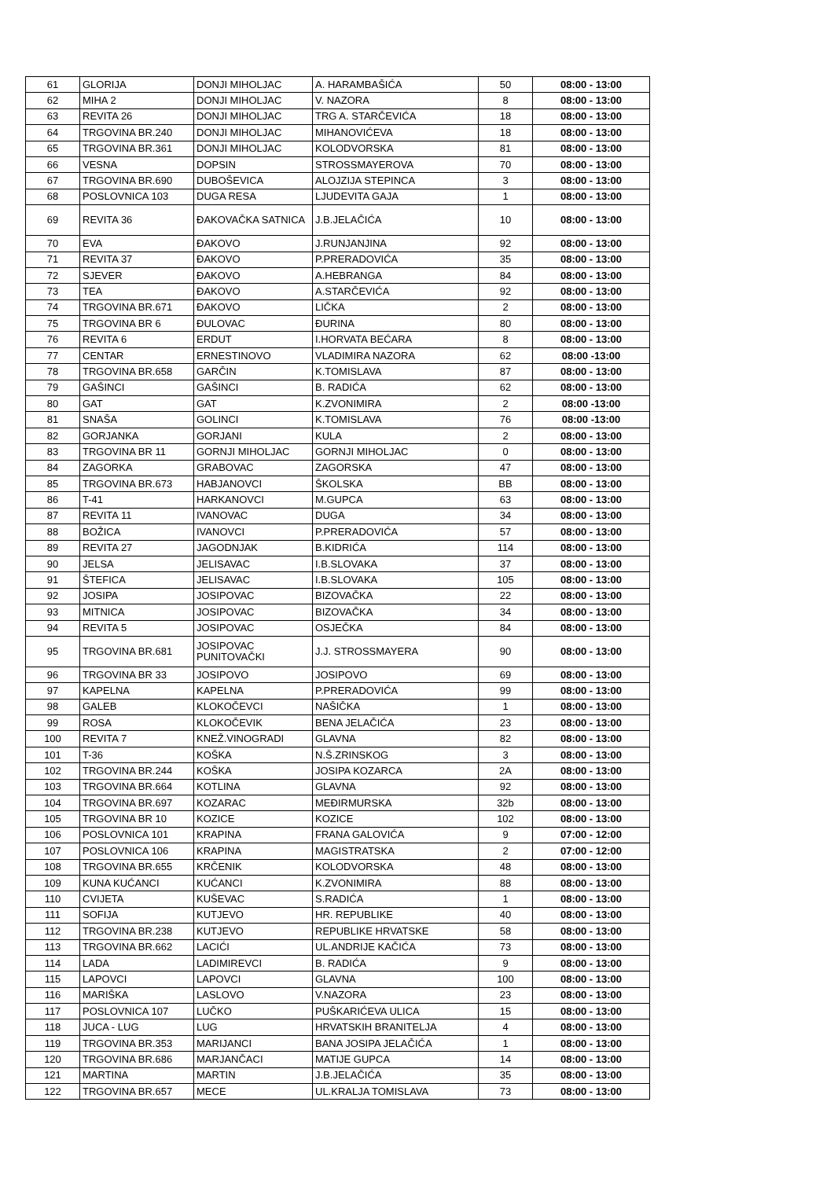| 61 | GLORIJA | DONJI MIHOLJAC | A. HARAMBAŠIĆA | 50 | 08:00 - 13:00 |
| 62 | MIHA 2 | DONJI MIHOLJAC | V. NAZORA | 8 | 08:00 - 13:00 |
| 63 | REVITA 26 | DONJI MIHOLJAC | TRG A. STARČEVIĆA | 18 | 08:00 - 13:00 |
| 64 | TRGOVINA BR.240 | DONJI MIHOLJAC | MIHANOVIĆEVA | 18 | 08:00 - 13:00 |
| 65 | TRGOVINA BR.361 | DONJI MIHOLJAC | KOLODVORSKA | 81 | 08:00 - 13:00 |
| 66 | VESNA | DOPSIN | STROSSMAYEROVA | 70 | 08:00 - 13:00 |
| 67 | TRGOVINA BR.690 | DUBOŠEVICA | ALOJZIJA STEPINCA | 3 | 08:00 - 13:00 |
| 68 | POSLOVNICA 103 | DUGA RESA | LJUDEVITA GAJA | 1 | 08:00 - 13:00 |
| 69 | REVITA 36 | ĐAKOVAČKA SATNICA | J.B.JELAČIĆA | 10 | 08:00 - 13:00 |
| 70 | EVA | ĐAKOVO | J.RUNJANJINA | 92 | 08:00 - 13:00 |
| 71 | REVITA 37 | ĐAKOVO | P.PRERADOVIĆA | 35 | 08:00 - 13:00 |
| 72 | SJEVER | ĐAKOVO | A.HEBRANGA | 84 | 08:00 - 13:00 |
| 73 | TEA | ĐAKOVO | A.STARČEVIĆA | 92 | 08:00 - 13:00 |
| 74 | TRGOVINA BR.671 | ĐAKOVO | LIČKA | 2 | 08:00 - 13:00 |
| 75 | TRGOVINA BR 6 | ĐULOVAC | ĐURINA | 80 | 08:00 - 13:00 |
| 76 | REVITA 6 | ERDUT | I.HORVATA BEĆARA | 8 | 08:00 - 13:00 |
| 77 | CENTAR | ERNESTINOVO | VLADIMIRA NAZORA | 62 | 08:00 -13:00 |
| 78 | TRGOVINA BR.658 | GARČIN | K.TOMISLAVA | 87 | 08:00 - 13:00 |
| 79 | GAŠINCI | GAŠINCI | B. RADIĆA | 62 | 08:00 - 13:00 |
| 80 | GAT | GAT | K.ZVONIMIRA | 2 | 08:00 -13:00 |
| 81 | SNAŠA | GOLINCI | K.TOMISLAVA | 76 | 08:00 -13:00 |
| 82 | GORJANKA | GORJANI | KULA | 2 | 08:00 - 13:00 |
| 83 | TRGOVINA BR 11 | GORNJI MIHOLJAC | GORNJI MIHOLJAC | 0 | 08:00 - 13:00 |
| 84 | ZAGORKA | GRABOVAC | ZAGORSKA | 47 | 08:00 - 13:00 |
| 85 | TRGOVINA BR.673 | HABJANOVCI | ŠKOLSKA | BB | 08:00 - 13:00 |
| 86 | T-41 | HARKANOVCI | M.GUPCA | 63 | 08:00 - 13:00 |
| 87 | REVITA 11 | IVANOVAC | DUGA | 34 | 08:00 - 13:00 |
| 88 | BOŽICA | IVANOVCI | P.PRERADOVIĆA | 57 | 08:00 - 13:00 |
| 89 | REVITA 27 | JAGODNJAK | B.KIDRIĆA | 114 | 08:00 - 13:00 |
| 90 | JELSA | JELISAVAC | I.B.SLOVAKA | 37 | 08:00 - 13:00 |
| 91 | ŠTEFICA | JELISAVAC | I.B.SLOVAKA | 105 | 08:00 - 13:00 |
| 92 | JOSIPA | JOSIPOVAC | BIZOVAČKA | 22 | 08:00 - 13:00 |
| 93 | MITNICA | JOSIPOVAC | BIZOVAČKA | 34 | 08:00 - 13:00 |
| 94 | REVITA 5 | JOSIPOVAC | OSJEČKA | 84 | 08:00 - 13:00 |
| 95 | TRGOVINA BR.681 | JOSIPOVAC PUNITOVAČKI | J.J. STROSSMAYERA | 90 | 08:00 - 13:00 |
| 96 | TRGOVINA BR 33 | JOSIPOVO | JOSIPOVO | 69 | 08:00 - 13:00 |
| 97 | KAPELNA | KAPELNA | P.PRERADOVIĆA | 99 | 08:00 - 13:00 |
| 98 | GALEB | KLOKOČEVCI | NAŠIČKA | 1 | 08:00 - 13:00 |
| 99 | ROSA | KLOKOČEVIK | BENA JELAČIĆA | 23 | 08:00 - 13:00 |
| 100 | REVITA 7 | KNEŽ.VINOGRADI | GLAVNA | 82 | 08:00 - 13:00 |
| 101 | T-36 | KOŠKA | N.Š.ZRINSKOG | 3 | 08:00 - 13:00 |
| 102 | TRGOVINA BR.244 | KOŠKA | JOSIPA KOZARCA | 2A | 08:00 - 13:00 |
| 103 | TRGOVINA BR.664 | KOTLINA | GLAVNA | 92 | 08:00 - 13:00 |
| 104 | TRGOVINA BR.697 | KOZARAC | MEĐIRMURSKA | 32b | 08:00 - 13:00 |
| 105 | TRGOVINA BR 10 | KOZICE | KOZICE | 102 | 08:00 - 13:00 |
| 106 | POSLOVNICA 101 | KRAPINA | FRANA GALOVIĆA | 9 | 07:00 - 12:00 |
| 107 | POSLOVNICA 106 | KRAPINA | MAGISTRATSKA | 2 | 07:00 - 12:00 |
| 108 | TRGOVINA BR.655 | KRČENIK | KOLODVORSKA | 48 | 08:00 - 13:00 |
| 109 | KUNA KUĆANCI | KUĆANCI | K.ZVONIMIRA | 88 | 08:00 - 13:00 |
| 110 | CVIJETA | KUŠEVAC | S.RADIĆA | 1 | 08:00 - 13:00 |
| 111 | SOFIJA | KUTJEVO | HR. REPUBLIKE | 40 | 08:00 - 13:00 |
| 112 | TRGOVINA BR.238 | KUTJEVO | REPUBLIKE HRVATSKE | 58 | 08:00 - 13:00 |
| 113 | TRGOVINA BR.662 | LACIĆI | UL.ANDRIJE KAČIĆA | 73 | 08:00 - 13:00 |
| 114 | LADA | LADIMIREVCI | B. RADIĆA | 9 | 08:00 - 13:00 |
| 115 | LAPOVCI | LAPOVCI | GLAVNA | 100 | 08:00 - 13:00 |
| 116 | MARIŠKA | LASLOVO | V.NAZORA | 23 | 08:00 - 13:00 |
| 117 | POSLOVNICA 107 | LUČKO | PUŠKARIĆEVA ULICA | 15 | 08:00 - 13:00 |
| 118 | JUCA - LUG | LUG | HRVATSKIH BRANITELJA | 4 | 08:00 - 13:00 |
| 119 | TRGOVINA BR.353 | MARIJANCI | BANA JOSIPA JELAČIĆA | 1 | 08:00 - 13:00 |
| 120 | TRGOVINA BR.686 | MARJANČACI | MATIJE GUPCA | 14 | 08:00 - 13:00 |
| 121 | MARTINA | MARTIN | J.B.JELAČIĆA | 35 | 08:00 - 13:00 |
| 122 | TRGOVINA BR.657 | MECE | UL.KRALJA TOMISLAVA | 73 | 08:00 - 13:00 |